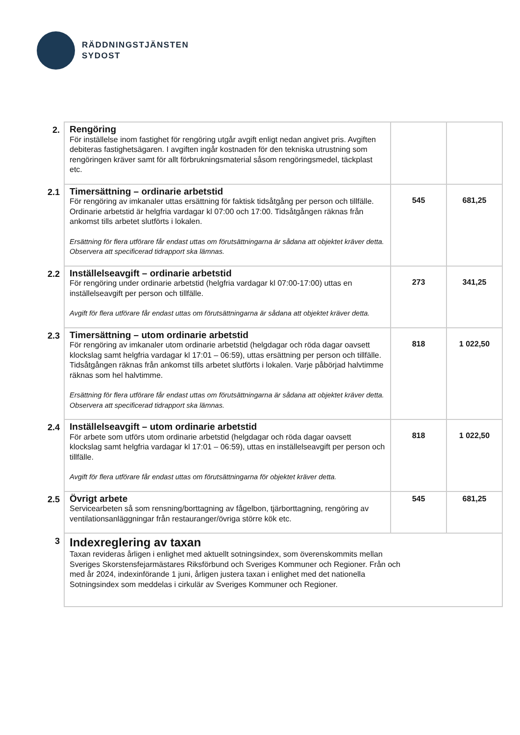RÄDDNINGSTJÄNSTEN
SYDOST
| 2. | Rengöring För inställelse inom fastighet för rengöring utgår avgift enligt nedan angivet pris. Avgiften debiteras fastighetsägaren. I avgiften ingår kostnaden för den tekniska utrustning som rengöringen kräver samt för allt förbrukningsmaterial såsom rengöringsmedel, täckplast etc. | | |
| 2.1 | Timersättning – ordinarie arbetstid För rengöring av imkanaler uttas ersättning för faktisk tidsåtgång per person och tillfälle. Ordinarie arbetstid är helgfria vardagar kl 07:00 och 17:00. Tidsåtgången räknas från ankomst tills arbetet slutförts i lokalen. Ersättning för flera utförare får endast uttas om förutsättningarna är sådana att objektet kräver detta. Observera att specificerad tidrapport ska lämnas. | 545 | 681,25 |
| 2.2 | Inställelseavgift – ordinarie arbetstid För rengöring under ordinarie arbetstid (helgfria vardagar kl 07:00-17:00) uttas en inställelseavgift per person och tillfälle. Avgift för flera utförare får endast uttas om förutsättningarna är sådana att objektet kräver detta. | 273 | 341,25 |
| 2.3 | Timersättning – utom ordinarie arbetstid För rengöring av imkanaler utom ordinarie arbetstid (helgdagar och röda dagar oavsett klockslag samt helgfria vardagar kl 17:01 – 06:59), uttas ersättning per person och tillfälle. Tidsåtgången räknas från ankomst tills arbetet slutförts i lokalen. Varje påbörjad halvtimme räknas som hel halvtimme. Ersättning för flera utförare får endast uttas om förutsättningarna är sådana att objektet kräver detta. Observera att specificerad tidrapport ska lämnas. | 818 | 1 022,50 |
| 2.4 | Inställelseavgift – utom ordinarie arbetstid För arbete som utförs utom ordinarie arbetstid (helgdagar och röda dagar oavsett klockslag samt helgfria vardagar kl 17:01 – 06:59), uttas en inställelseavgift per person och tillfälle. Avgift för flera utförare får endast uttas om förutsättningarna för objektet kräver detta. | 818 | 1 022,50 |
| 2.5 | Övrigt arbete Servicearbeten så som rensning/borttagning av fågelbon, tjärborttagning, rengöring av ventilationsanläggningar från restauranger/övriga större kök etc. | 545 | 681,25 |
| 3 | Indexreglering av taxan Taxan revideras årligen i enlighet med aktuellt sotningsindex, som överenskommits mellan Sveriges Skorstensfejarmästares Riksförbund och Sveriges Kommuner och Regioner. Från och med år 2024, indexinförande 1 juni, årligen justera taxan i enlighet med det nationella Sotningsindex som meddelas i cirkulär av Sveriges Kommuner och Regioner. | | |